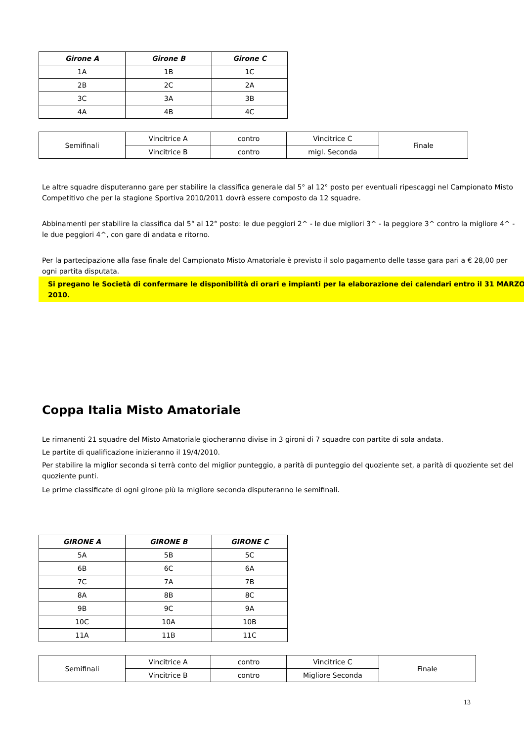| Girone A | Girone B | Girone C |
| --- | --- | --- |
| 1A | 1B | 1C |
| 2B | 2C | 2A |
| 3C | 3A | 3B |
| 4A | 4B | 4C |
| Semifinali | Vincitrice A | contro | Vincitrice C | Finale |
| | Vincitrice B | contro | migl. Seconda | |
Le altre squadre disputeranno gare per stabilire la classifica generale dal 5° al 12° posto per eventuali ripescaggi nel Campionato Misto Competitivo che per la stagione Sportiva 2010/2011 dovrà essere composto da 12 squadre.
Abbinamenti per stabilire la classifica dal 5° al 12° posto: le due peggiori 2^ - le due migliori 3^ - la peggiore 3^ contro la migliore 4^ - le due peggiori 4^, con gare di andata e ritorno.
Per la partecipazione alla fase finale del Campionato Misto Amatoriale è previsto il solo pagamento delle tasse gara pari a € 28,00 per ogni partita disputata.
Si pregano le Società di confermare le disponibilità di orari e impianti per la elaborazione dei calendari entro il 31 MARZO 2010.
Coppa Italia Misto Amatoriale
Le rimanenti 21 squadre del Misto Amatoriale giocheranno divise in 3 gironi di 7 squadre con partite di sola andata.
Le partite di qualificazione inizieranno il 19/4/2010.
Per stabilire la miglior seconda si terrà conto del miglior punteggio, a parità di punteggio del quoziente set, a parità di quoziente set del quoziente punti.
Le prime classificate di ogni girone più la migliore seconda disputeranno le semifinali.
| GIRONE A | GIRONE B | GIRONE C |
| --- | --- | --- |
| 5A | 5B | 5C |
| 6B | 6C | 6A |
| 7C | 7A | 7B |
| 8A | 8B | 8C |
| 9B | 9C | 9A |
| 10C | 10A | 10B |
| 11A | 11B | 11C |
| Semifinali | Vincitrice A | contro | Vincitrice C | Finale |
| | Vincitrice B | contro | Migliore Seconda | |
13